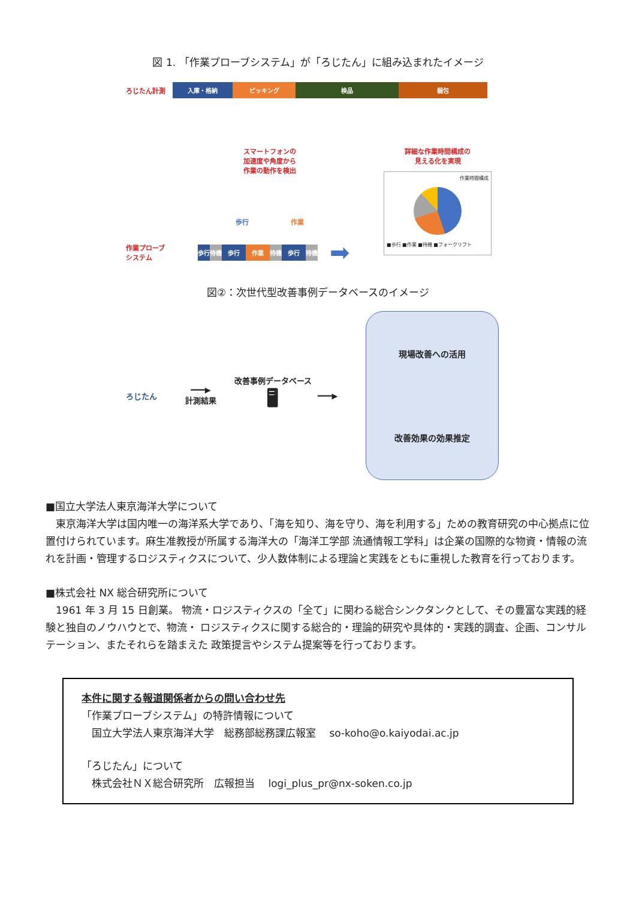図 1. 「作業プローブシステム」が「ろじたん」に組み込まれたイメージ
ろじたん計測
入庫・格納 ピッキング 検品 梱包
スマートフォンの
加速度や角度から
作業の動作を検出
歩行 作業
作業プローブ
システム
歩行 待機 歩行 作業 待機 歩行 待機
➡
詳細な作業時間構成の
見える化を実現
作業時間構成
■歩行 ■作業 ■待機 ■フォークリフト
図②：次世代型改善事例データベースのイメージ
ろじたん
━━━▶
計測結果
改善事例データベース
🖥
━━━▶
現場改善への活用
改善効果の効果推定
■国立大学法人東京海洋大学について
　東京海洋大学は国内唯一の海洋系大学であり、「海を知り、海を守り、海を利用する」ための教育研究の中心拠点に位置付けられています。麻生准教授が所属する海洋大の「海洋工学部 流通情報工学科」は企業の国際的な物資・情報の流れを計画・管理するロジスティクスについて、少人数体制による理論と実践をともに重視した教育を行っております。
■株式会社 NX 総合研究所について
　1961 年 3 月 15 日創業。 物流・ロジスティクスの「全て」に関わる総合シンクタンクとして、その豊富な実践的経験と独自のノウハウとで、物流・ ロジスティクスに関する総合的・理論的研究や具体的・実践的調査、企画、コンサルテーション、またそれらを踏まえた 政策提言やシステム提案等を行っております。
本件に関する報道関係者からの問い合わせ先
「作業プローブシステム」の特許情報について
　国立大学法人東京海洋大学　総務部総務課広報室　 so-koho@o.kaiyodai.ac.jp
「ろじたん」について
　株式会社ＮＸ総合研究所　広報担当　 logi_plus_pr@nx-soken.co.jp